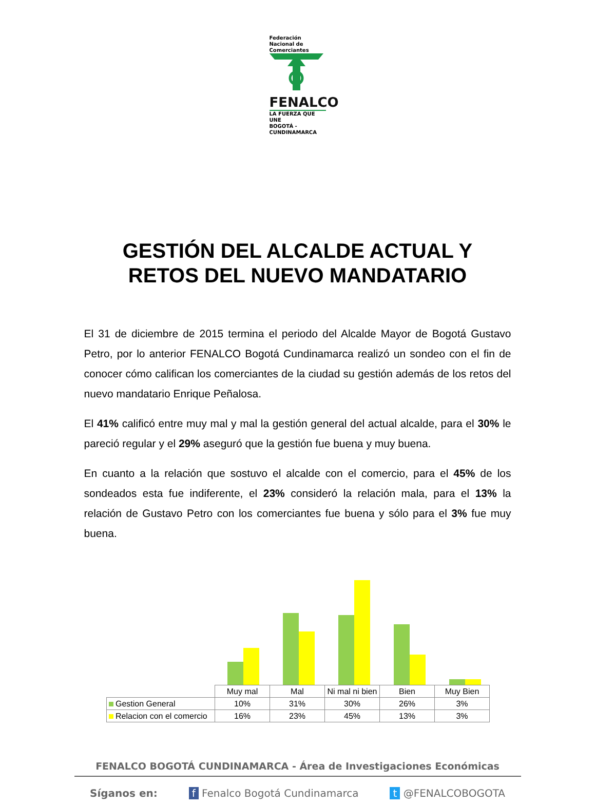Federación Nacional de Comerciantes
FENALCO
LA FUERZA QUE UNE
BOGOTÁ - CUNDINAMARCA
GESTIÓN DEL ALCALDE ACTUAL Y
RETOS DEL NUEVO MANDATARIO
El 31 de diciembre de 2015 termina el periodo del Alcalde Mayor de Bogotá Gustavo Petro, por lo anterior FENALCO Bogotá Cundinamarca realizó un sondeo con el fin de conocer cómo califican los comerciantes de la ciudad su gestión además de los retos del nuevo mandatario Enrique Peñalosa.
El 41% calificó entre muy mal y mal la gestión general del actual alcalde, para el 30% le pareció regular y el 29% aseguró que la gestión fue buena y muy buena.
En cuanto a la relación que sostuvo el alcalde con el comercio, para el 45% de los sondeados esta fue indiferente, el 23% consideró la relación mala, para el 13% la relación de Gustavo Petro con los comerciantes fue buena y sólo para el 3% fue muy buena.
| | Muy mal | Mal | Ni mal ni bien | Bien | Muy Bien |
| --- | --- | --- | --- | --- | --- |
| Gestion General | 10% | 31% | 30% | 26% | 3% |
| Relacion con el comercio | 16% | 23% | 45% | 13% | 3% |
FENALCO BOGOTÁ CUNDINAMARCA - Área de Investigaciones Económicas
Síganos en: f Fenalco Bogotá Cundinamarca t @FENALCOBOGOTA